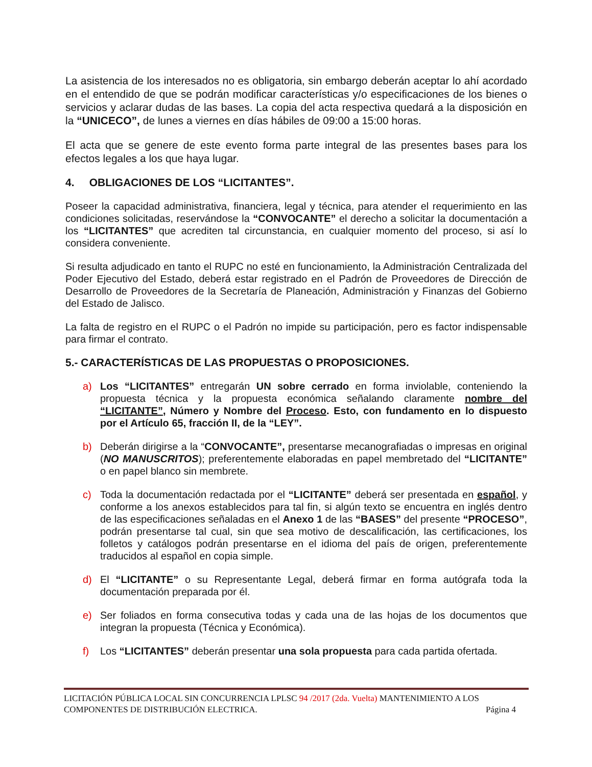La asistencia de los interesados no es obligatoria, sin embargo deberán aceptar lo ahí acordado en el entendido de que se podrán modificar características y/o especificaciones de los bienes o servicios y aclarar dudas de las bases. La copia del acta respectiva quedará a la disposición en la “UNICECO”, de lunes a viernes en días hábiles de 09:00 a 15:00 horas.
El acta que se genere de este evento forma parte integral de las presentes bases para los efectos legales a los que haya lugar.
4. OBLIGACIONES DE LOS “LICITANTES”.
Poseer la capacidad administrativa, financiera, legal y técnica, para atender el requerimiento en las condiciones solicitadas, reservándose la “CONVOCANTE” el derecho a solicitar la documentación a los “LICITANTES” que acrediten tal circunstancia, en cualquier momento del proceso, si así lo considera conveniente.
Si resulta adjudicado en tanto el RUPC no esté en funcionamiento, la Administración Centralizada del Poder Ejecutivo del Estado, deberá estar registrado en el Padrón de Proveedores de Dirección de Desarrollo de Proveedores de la Secretaría de Planeación, Administración y Finanzas del Gobierno del Estado de Jalisco.
La falta de registro en el RUPC o el Padrón no impide su participación, pero es factor indispensable para firmar el contrato.
5.- CARACTERÍSTICAS DE LAS PROPUESTAS O PROPOSICIONES.
a) Los “LICITANTES” entregarán UN sobre cerrado en forma inviolable, conteniendo la propuesta técnica y la propuesta económica señalando claramente nombre del “LICITANTE”, Número y Nombre del Proceso. Esto, con fundamento en lo dispuesto por el Artículo 65, fracción II, de la “LEY”.
b) Deberán dirigirse a la “CONVOCANTE”, presentarse mecanografiadas o impresas en original (NO MANUSCRITOS); preferentemente elaboradas en papel membretado del “LICITANTE” o en papel blanco sin membrete.
c) Toda la documentación redactada por el “LICITANTE” deberá ser presentada en español, y conforme a los anexos establecidos para tal fin, si algún texto se encuentra en inglés dentro de las especificaciones señaladas en el Anexo 1 de las “BASES” del presente “PROCESO”, podrán presentarse tal cual, sin que sea motivo de descalificación, las certificaciones, los folletos y catálogos podrán presentarse en el idioma del país de origen, preferentemente traducidos al español en copia simple.
d) El “LICITANTE” o su Representante Legal, deberá firmar en forma autógrafa toda la documentación preparada por él.
e) Ser foliados en forma consecutiva todas y cada una de las hojas de los documentos que integran la propuesta (Técnica y Económica).
f) Los “LICITANTES” deberán presentar una sola propuesta para cada partida ofertada.
LICITACIÓN PÚBLICA LOCAL SIN CONCURRENCIA LPLSC 94 /2017 (2da. Vuelta) MANTENIMIENTO A LOS
COMPONENTES DE DISTRIBUCIÓN ELECTRICA. Página 4